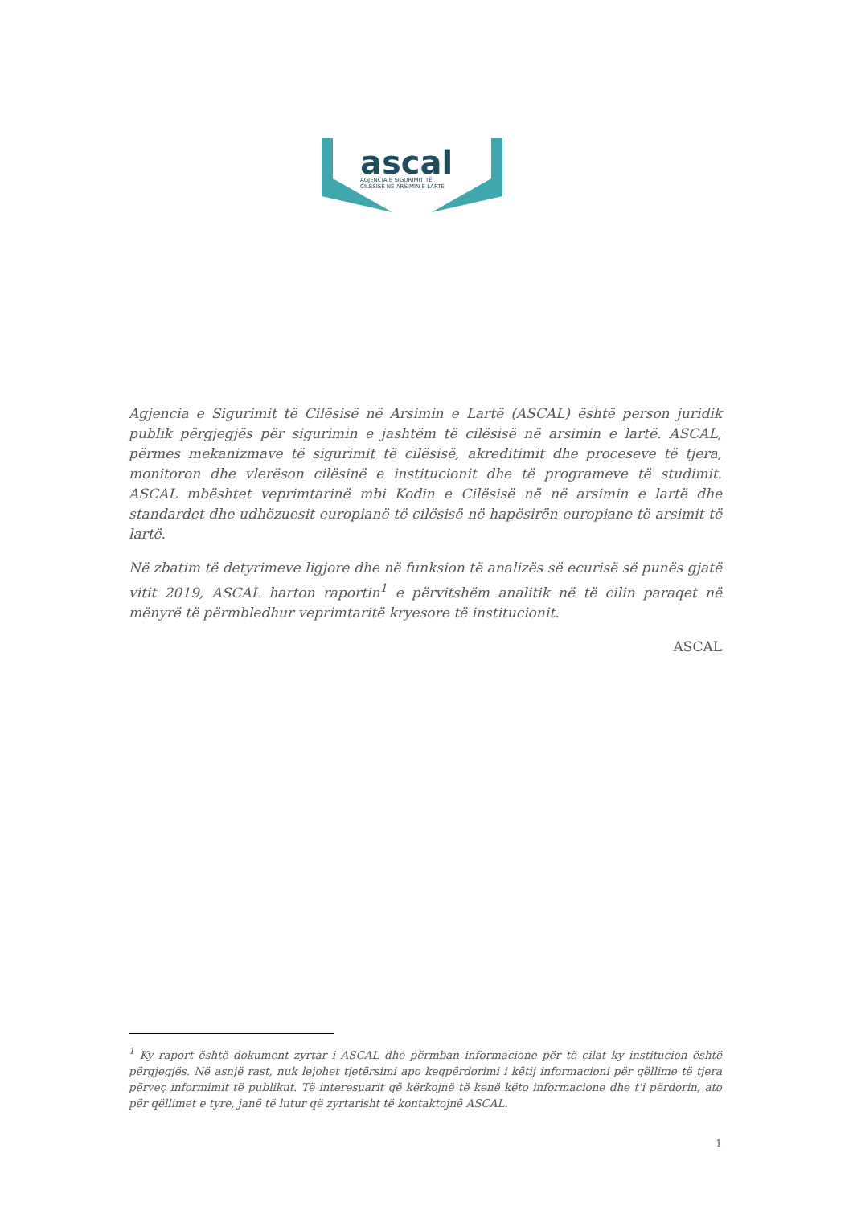ascal
AGJENCIA E SIGURIMIT TË
CILËSISË NË ARSIMIN E LARTË
Agjencia e Sigurimit të Cilësisë në Arsimin e Lartë (ASCAL) është person juridik publik përgjegjës për sigurimin e jashtëm të cilësisë në arsimin e lartë. ASCAL, përmes mekanizmave të sigurimit të cilësisë, akreditimit dhe proceseve të tjera, monitoron dhe vlerëson cilësinë e institucionit dhe të programeve të studimit. ASCAL mbështet veprimtarinë mbi Kodin e Cilësisë në në arsimin e lartë dhe standardet dhe udhëzuesit europianë të cilësisë në hapësirën europiane të arsimit të lartë.
Në zbatim të detyrimeve ligjore dhe në funksion të analizës së ecurisë së punës gjatë vitit 2019, ASCAL harton raportin<sup>1</sup> e përvitshëm analitik në të cilin paraqet në mënyrë të përmbledhur veprimtaritë kryesore të institucionit.
ASCAL
<sup>1</sup> Ky raport është dokument zyrtar i ASCAL dhe përmban informacione për të cilat ky institucion është përgjegjës. Në asnjë rast, nuk lejohet tjetërsimi apo keqpërdorimi i këtij informacioni për qëllime të tjera përveç informimit të publikut. Të interesuarit që kërkojnë të kenë këto informacione dhe t'i përdorin, ato për qëllimet e tyre, janë të lutur që zyrtarisht të kontaktojnë ASCAL.
1